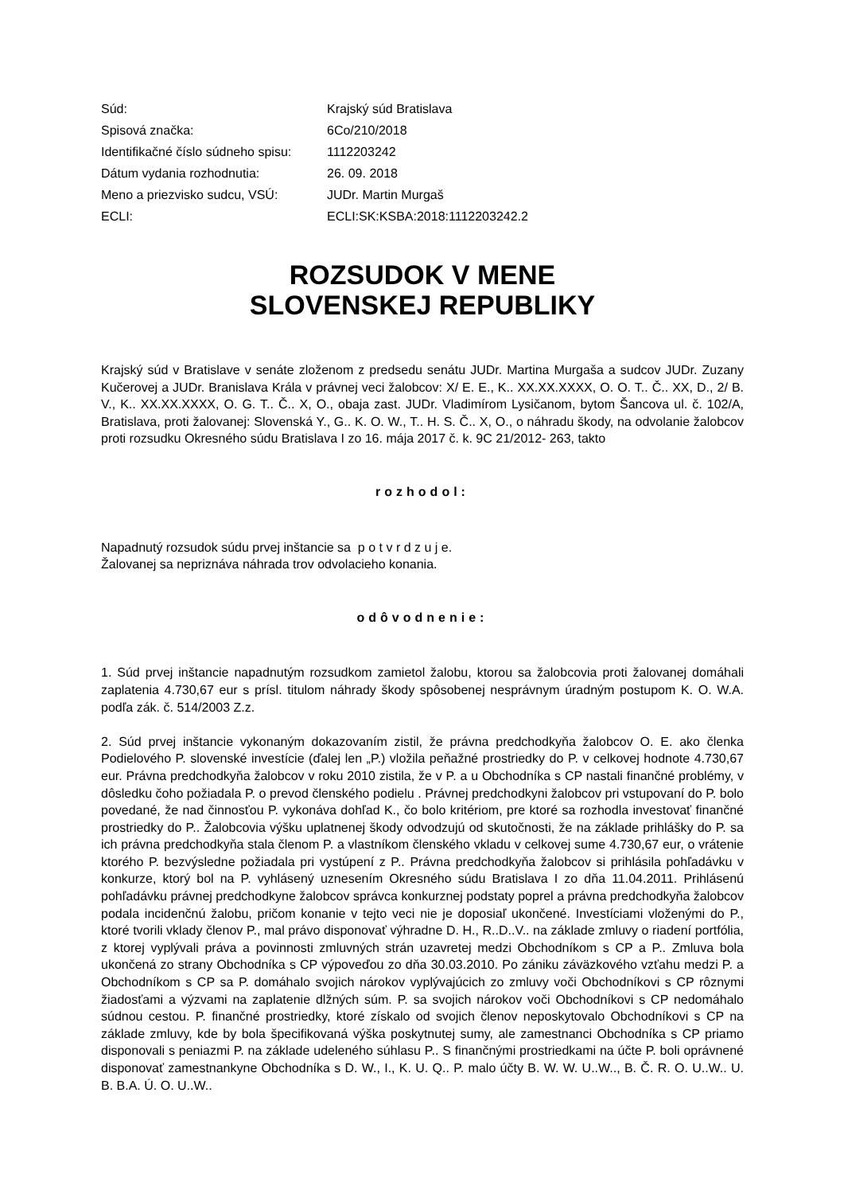| Súd: | Krajský súd Bratislava |
| Spisová značka: | 6Co/210/2018 |
| Identifikačné číslo súdneho spisu: | 1112203242 |
| Dátum vydania rozhodnutia: | 26. 09. 2018 |
| Meno a priezvisko sudcu, VSÚ: | JUDr. Martin Murgaš |
| ECLI: | ECLI:SK:KSBA:2018:1112203242.2 |
ROZSUDOK V MENE
SLOVENSKEJ REPUBLIKY
Krajský súd v Bratislave v senáte zloženom z predsedu senátu JUDr. Martina Murgaša a sudcov JUDr. Zuzany Kučerovej a JUDr. Branislava Krála v právnej veci žalobcov: X/ E. E., K.. XX.XX.XXXX, O. O. T.. Č.. XX, D., 2/ B. V., K.. XX.XX.XXXX, O. G. T.. Č.. X, O., obaja zast. JUDr. Vladimírom Lysičanom, bytom Šancova ul. č. 102/A, Bratislava, proti žalovanej: Slovenská Y., G.. K. O. W., T.. H. S. Č.. X, O., o náhradu škody, na odvolanie žalobcov proti rozsudku Okresného súdu Bratislava I zo 16. mája 2017 č. k. 9C 21/2012- 263, takto
rozhodol:
Napadnutý rozsudok súdu prvej inštancie sa p o t v r d z u j e.
Žalovanej sa nepriznáva náhrada trov odvolacieho konania.
odôvodnenie:
1. Súd prvej inštancie napadnutým rozsudkom zamietol žalobu, ktorou sa žalobcovia proti žalovanej domáhali zaplatenia 4.730,67 eur s prísl. titulom náhrady škody spôsobenej nesprávnym úradným postupom K. O. W.A. podľa zák. č. 514/2003 Z.z.
2. Súd prvej inštancie vykonaným dokazovaním zistil, že právna predchodkyňa žalobcov O. E. ako členka Podielového P. slovenské investície (ďalej len „P.) vložila peňažné prostriedky do P. v celkovej hodnote 4.730,67 eur. Právna predchodkyňa žalobcov v roku 2010 zistila, že v P. a u Obchodníka s CP nastali finančné problémy, v dôsledku čoho požiadala P. o prevod členského podielu . Právnej predchodkyni žalobcov pri vstupovaní do P. bolo povedané, že nad činnosťou P. vykonáva dohľad K., čo bolo kritériom, pre ktoré sa rozhodla investovať finančné prostriedky do P.. Žalobcovia výšku uplatnenej škody odvodzujú od skutočnosti, že na základe prihlášky do P. sa ich právna predchodkyňa stala členom P. a vlastníkom členského vkladu v celkovej sume 4.730,67 eur, o vrátenie ktorého P. bezvýsledne požiadala pri vystúpení z P.. Právna predchodkyňa žalobcov si prihlásila pohľadávku v konkurze, ktorý bol na P. vyhlásený uznesením Okresného súdu Bratislava I zo dňa 11.04.2011. Prihlásenú pohľadávku právnej predchodkyne žalobcov správca konkurznej podstaty poprel a právna predchodkyňa žalobcov podala incidenčnú žalobu, pričom konanie v tejto veci nie je doposiaľ ukončené. Investíciami vloženými do P., ktoré tvorili vklady členov P., mal právo disponovať výhradne D. H., R..D..V.. na základe zmluvy o riadení portfólia, z ktorej vyplývali práva a povinnosti zmluvných strán uzavretej medzi Obchodníkom s CP a P.. Zmluva bola ukončená zo strany Obchodníka s CP výpoveďou zo dňa 30.03.2010. Po zániku záväzkového vzťahu medzi P. a Obchodníkom s CP sa P. domáhalo svojich nárokov vyplývajúcich zo zmluvy voči Obchodníkovi s CP rôznymi žiadosťami a výzvami na zaplatenie dlžných súm. P. sa svojich nárokov voči Obchodníkovi s CP nedomáhalo súdnou cestou. P. finančné prostriedky, ktoré získalo od svojich členov neposkytovalo Obchodníkovi s CP na základe zmluvy, kde by bola špecifikovaná výška poskytnutej sumy, ale zamestnanci Obchodníka s CP priamo disponovali s peniazmi P. na základe udeleného súhlasu P.. S finančnými prostriedkami na účte P. boli oprávnené disponovať zamestnankyne Obchodníka s D. W., I., K. U. Q.. P. malo účty B. W. W. U..W.., B. Č. R. O. U..W.. U. B. B.A. Ú. O. U..W..